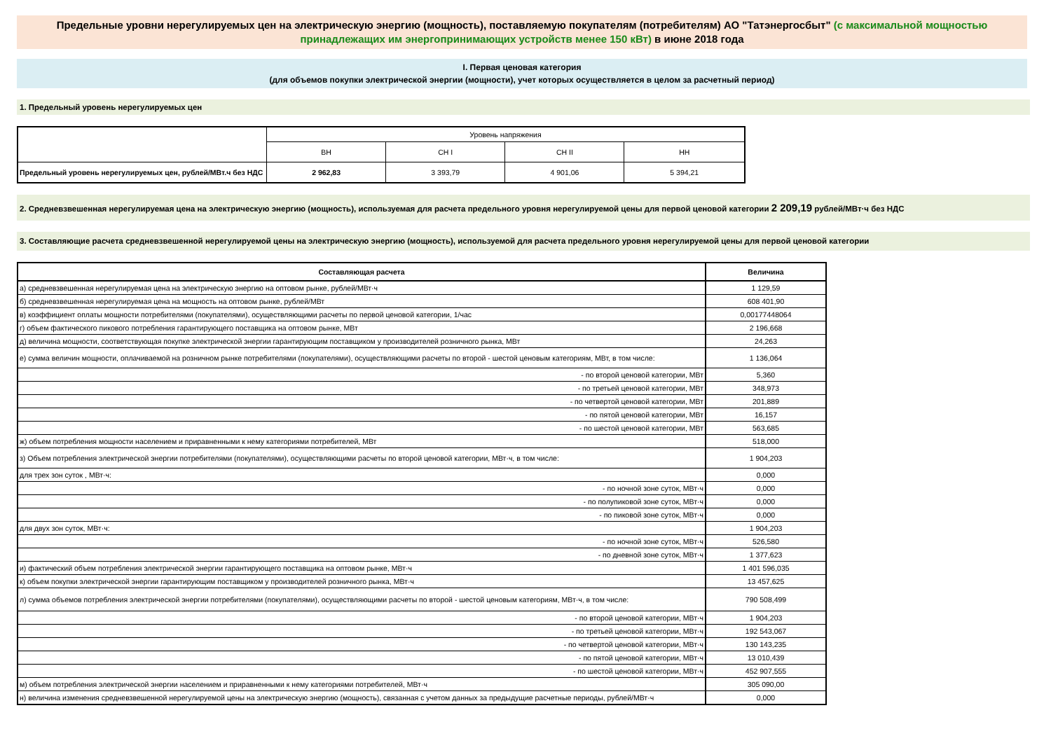Предельные уровни нерегулируемых цен на электрическую энергию (мощность), поставляемую покупателям (потребителям) АО "Татэнергосбыт" (с максимальной мощностью принадлежащих им энергопринимающих устройств менее 150 кВт) в июне 2018 года
I. Первая ценовая категория
(для объемов покупки электрической энергии (мощности), учет которых осуществляется в целом за расчетный период)
1. Предельный уровень нерегулируемых цен
| | Уровень напряжения | | | |
| | ВН | СН I | СН II | НН |
| Предельный уровень нерегулируемых цен, рублей/МВт.ч без НДС | 2 962,83 | 3 393,79 | 4 901,06 | 5 394,21 |
2. Средневзвешенная нерегулируемая цена на электрическую энергию (мощность), используемая для расчета предельного уровня нерегулируемой цены для первой ценовой категории 2 209,19 рублей/МВт·ч без НДС
3. Составляющие расчета средневзвешенной нерегулируемой цены на электрическую энергию (мощность), используемой для расчета предельного уровня нерегулируемой цены для первой ценовой категории
| Составляющая расчета | Величина |
| а) средневзвешенная нерегулируемая цена на электрическую энергию на оптовом рынке, рублей/МВт·ч | 1 129,59 |
| б) средневзвешенная нерегулируемая цена на мощность на оптовом рынке, рублей/МВт | 608 401,90 |
| в) коэффициент оплаты мощности потребителями (покупателями), осуществляющими расчеты по первой ценовой категории, 1/час | 0,00177448064 |
| г) объем фактического пикового потребления гарантирующего поставщика на оптовом рынке, МВт | 2 196,668 |
| д) величина мощности, соответствующая покупке электрической энергии гарантирующим поставщиком у производителей розничного рынка, МВт | 24,263 |
| е) сумма величин мощности, оплачиваемой на розничном рынке потребителями (покупателями), осуществляющими расчеты по второй - шестой ценовым категориям, МВт, в том числе: | 1 136,064 |
| - по второй ценовой категории, МВт | 5,360 |
| - по третьей ценовой категории, МВт | 348,973 |
| - по четвертой ценовой категории, МВт | 201,889 |
| - по пятой ценовой категории, МВт | 16,157 |
| - по шестой ценовой категории, МВт | 563,685 |
| ж) объем потребления мощности населением и приравненными к нему категориями потребителей, МВт | 518,000 |
| з) Объем потребления электрической энергии потребителями (покупателями), осуществляющими расчеты по второй ценовой категории, МВт·ч, в том числе: | 1 904,203 |
| для трех зон суток , МВт·ч: | 0,000 |
| - по ночной зоне суток, МВт·ч | 0,000 |
| - по полупиковой зоне суток, МВт·ч | 0,000 |
| - по пиковой зоне суток, МВт·ч | 0,000 |
| для двух зон суток, МВт·ч: | 1 904,203 |
| - по ночной зоне суток, МВт·ч | 526,580 |
| - по дневной зоне суток, МВт·ч | 1 377,623 |
| и) фактический объем потребления электрической энергии гарантирующего поставщика на оптовом рынке, МВт·ч | 1 401 596,035 |
| к) объем покупки электрической энергии гарантирующим поставщиком у производителей розничного рынка, МВт·ч | 13 457,625 |
| л) сумма объемов потребления электрической энергии потребителями (покупателями), осуществляющими расчеты по второй - шестой ценовым категориям, МВт·ч, в том числе: | 790 508,499 |
| - по второй ценовой категории, МВт·ч | 1 904,203 |
| - по третьей ценовой категории, МВт·ч | 192 543,067 |
| - по четвертой ценовой категории, МВт·ч | 130 143,235 |
| - по пятой ценовой категории, МВт·ч | 13 010,439 |
| - по шестой ценовой категории, МВт·ч | 452 907,555 |
| м) объем потребления электрической энергии населением и приравненными к нему категориями потребителей, МВт·ч | 305 090,00 |
| н) величина изменения средневзвешенной нерегулируемой цены на электрическую энергию (мощность), связанная с учетом данных за предыдущие расчетные периоды, рублей/МВт·ч | 0,000 |